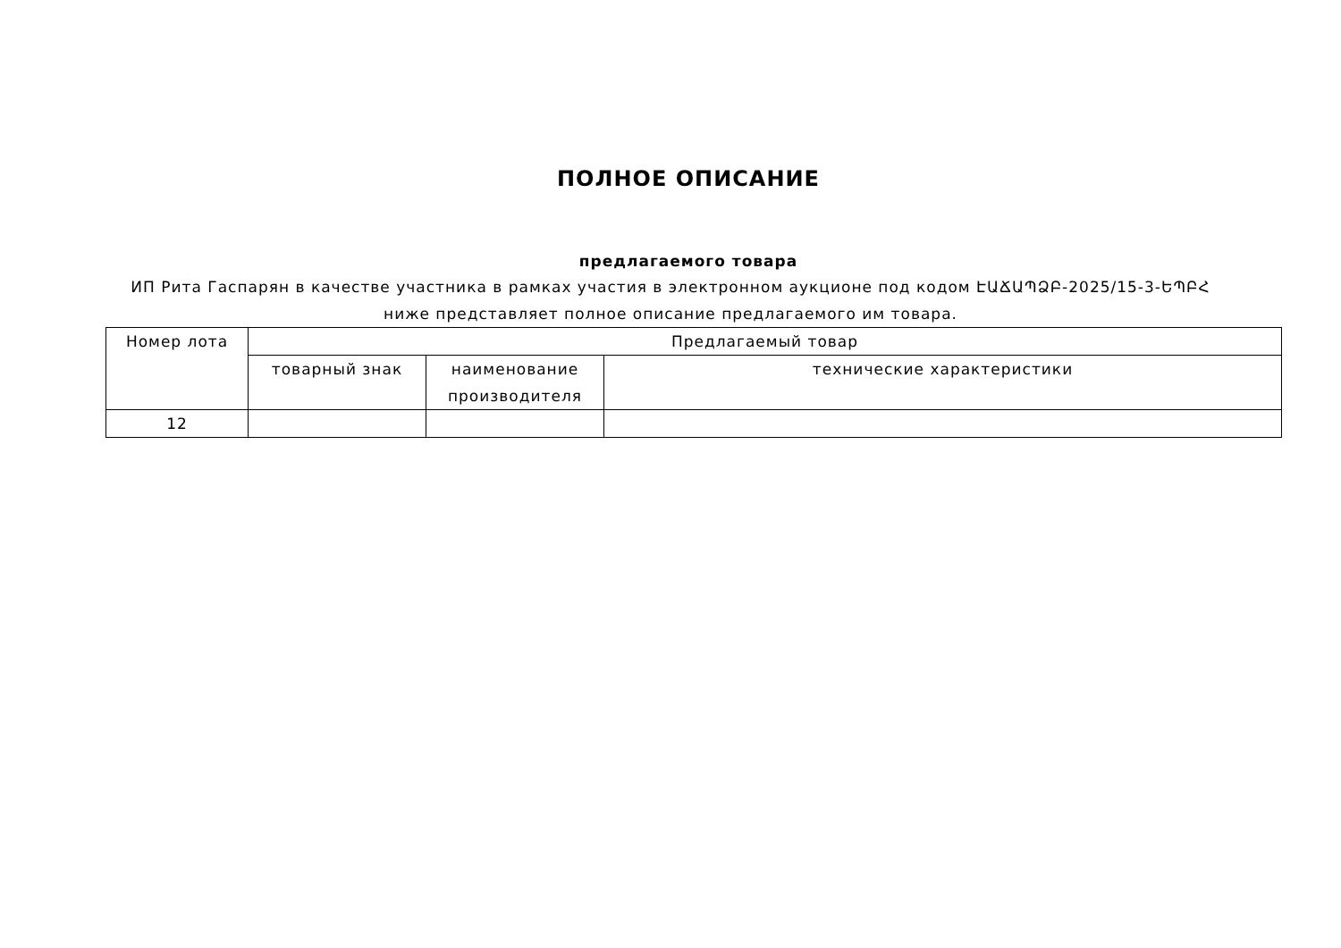ПОЛНОЕ ОПИСАНИЕ
предлагаемого товара
ИП Рита Гаспарян в качестве участника в рамках участия в электронном аукционе под кодом ԷԱՃԱՊՁԲ-2025/15-3-ԵՊԲՀ ниже представляет полное описание предлагаемого им товара.
| Номер лота | Предлагаемый товар | | |
| --- | --- | --- | --- |
| | товарный знак | наименование производителя | технические характеристики |
| 12 | | | |